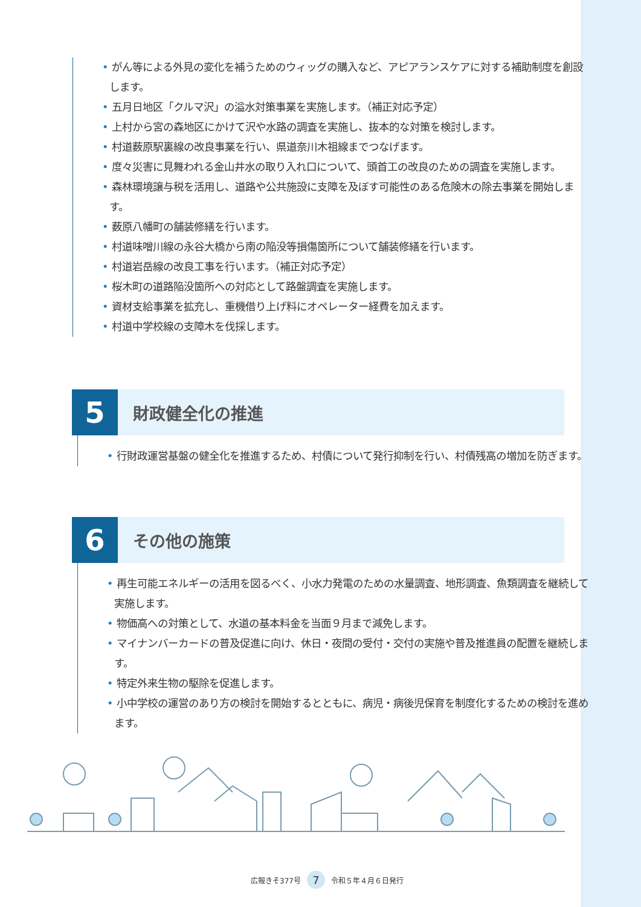• がん等による外見の変化を補うためのウィッグの購入など、アピアランスケアに対する補助制度を創設します。
• 五月日地区「クルマ沢」の溢水対策事業を実施します。（補正対応予定）
• 上村から宮の森地区にかけて沢や水路の調査を実施し、抜本的な対策を検討します。
• 村道薮原駅裏線の改良事業を行い、県道奈川木祖線までつなげます。
• 度々災害に見舞われる金山井水の取り入れ口について、頭首工の改良のための調査を実施します。
• 森林環境譲与税を活用し、道路や公共施設に支障を及ぼす可能性のある危険木の除去事業を開始します。
• 薮原八幡町の舗装修繕を行います。
• 村道味噌川線の永谷大橋から南の陥没等損傷箇所について舗装修繕を行います。
• 村道岩岳線の改良工事を行います。（補正対応予定）
• 桜木町の道路陥没箇所への対応として路盤調査を実施します。
• 資材支給事業を拡充し、重機借り上げ料にオペレーター経費を加えます。
• 村道中学校線の支障木を伐採します。
5
財政健全化の推進
• 行財政運営基盤の健全化を推進するため、村債について発行抑制を行い、村債残高の増加を防ぎます。
6
その他の施策
• 再生可能エネルギーの活用を図るべく、小水力発電のための水量調査、地形調査、魚類調査を継続して実施します。
• 物価高への対策として、水道の基本料金を当面９月まで減免します。
• マイナンバーカードの普及促進に向け、休日・夜間の受付・交付の実施や普及推進員の配置を継続します。
• 特定外来生物の駆除を促進します。
• 小中学校の運営のあり方の検討を開始するとともに、病児・病後児保育を制度化するための検討を進めます。
広報きそ377号 7 令和５年４月６日発行